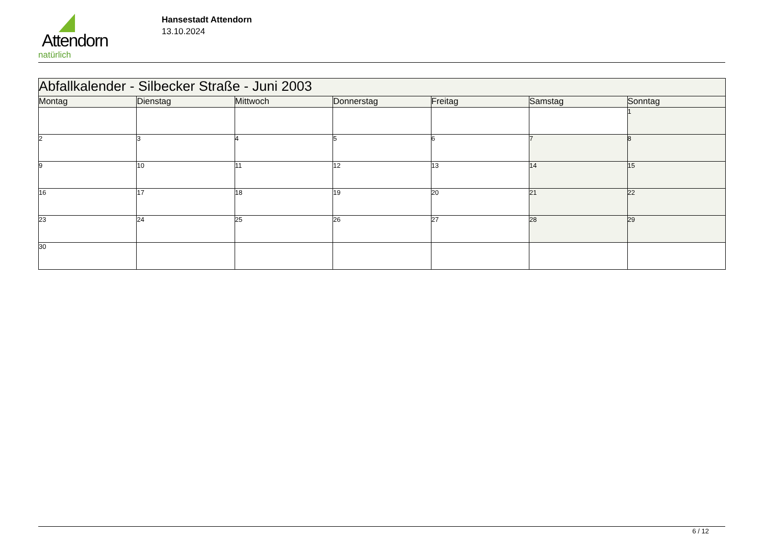Attendorn
natürlich
Hansestadt Attendorn
13.10.2024
| Abfallkalender - Silbecker Straße - Juni 2003 | | | | | | |
| Montag | Dienstag | Mittwoch | Donnerstag | Freitag | Samstag | Sonntag |
| | | | | | | 1 |
| 2 | 3 | 4 | 5 | 6 | 7 | 8 |
| 9 | 10 | 11 | 12 | 13 | 14 | 15 |
| 16 | 17 | 18 | 19 | 20 | 21 | 22 |
| 23 | 24 | 25 | 26 | 27 | 28 | 29 |
| 30 | | | | | | |
6 / 12